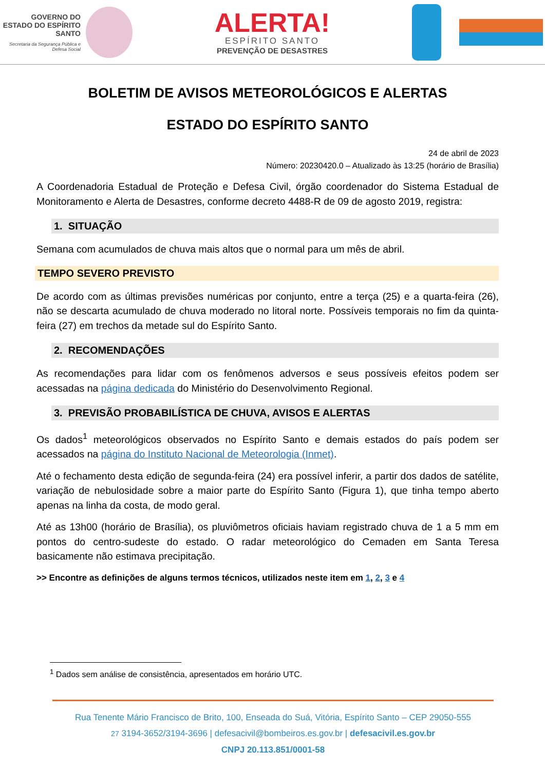GOVERNO DO ESTADO DO ESPÍRITO SANTO
Secretaria da Segurança Pública e Defesa Social
ALERTA!
ESPÍRITO SANTO
PREVENÇÃO DE DESASTRES
BOLETIM DE AVISOS METEOROLÓGICOS E ALERTAS
ESTADO DO ESPÍRITO SANTO
24 de abril de 2023
Número: 20230420.0 – Atualizado às 13:25 (horário de Brasília)
A Coordenadoria Estadual de Proteção e Defesa Civil, órgão coordenador do Sistema Estadual de Monitoramento e Alerta de Desastres, conforme decreto 4488-R de 09 de agosto 2019, registra:
1. SITUAÇÃO
Semana com acumulados de chuva mais altos que o normal para um mês de abril.
TEMPO SEVERO PREVISTO
De acordo com as últimas previsões numéricas por conjunto, entre a terça (25) e a quarta-feira (26), não se descarta acumulado de chuva moderado no litoral norte. Possíveis temporais no fim da quinta-feira (27) em trechos da metade sul do Espírito Santo.
2. RECOMENDAÇÕES
As recomendações para lidar com os fenômenos adversos e seus possíveis efeitos podem ser acessadas na página dedicada do Ministério do Desenvolvimento Regional.
3. PREVISÃO PROBABILÍSTICA DE CHUVA, AVISOS E ALERTAS
Os dados<sup>1</sup> meteorológicos observados no Espírito Santo e demais estados do país podem ser acessados na página do Instituto Nacional de Meteorologia (Inmet).
Até o fechamento desta edição de segunda-feira (24) era possível inferir, a partir dos dados de satélite, variação de nebulosidade sobre a maior parte do Espírito Santo (Figura 1), que tinha tempo aberto apenas na linha da costa, de modo geral.
Até as 13h00 (horário de Brasília), os pluviômetros oficiais haviam registrado chuva de 1 a 5 mm em pontos do centro-sudeste do estado. O radar meteorológico do Cemaden em Santa Teresa basicamente não estimava precipitação.
>> Encontre as definições de alguns termos técnicos, utilizados neste item em 1, 2, 3 e 4
<sup>1</sup> Dados sem análise de consistência, apresentados em horário UTC.
Rua Tenente Mário Francisco de Brito, 100, Enseada do Suá, Vitória, Espírito Santo – CEP 29050-555
27 3194-3652/3194-3696 | defesacivil@bombeiros.es.gov.br | defesacivil.es.gov.br
CNPJ 20.113.851/0001-58